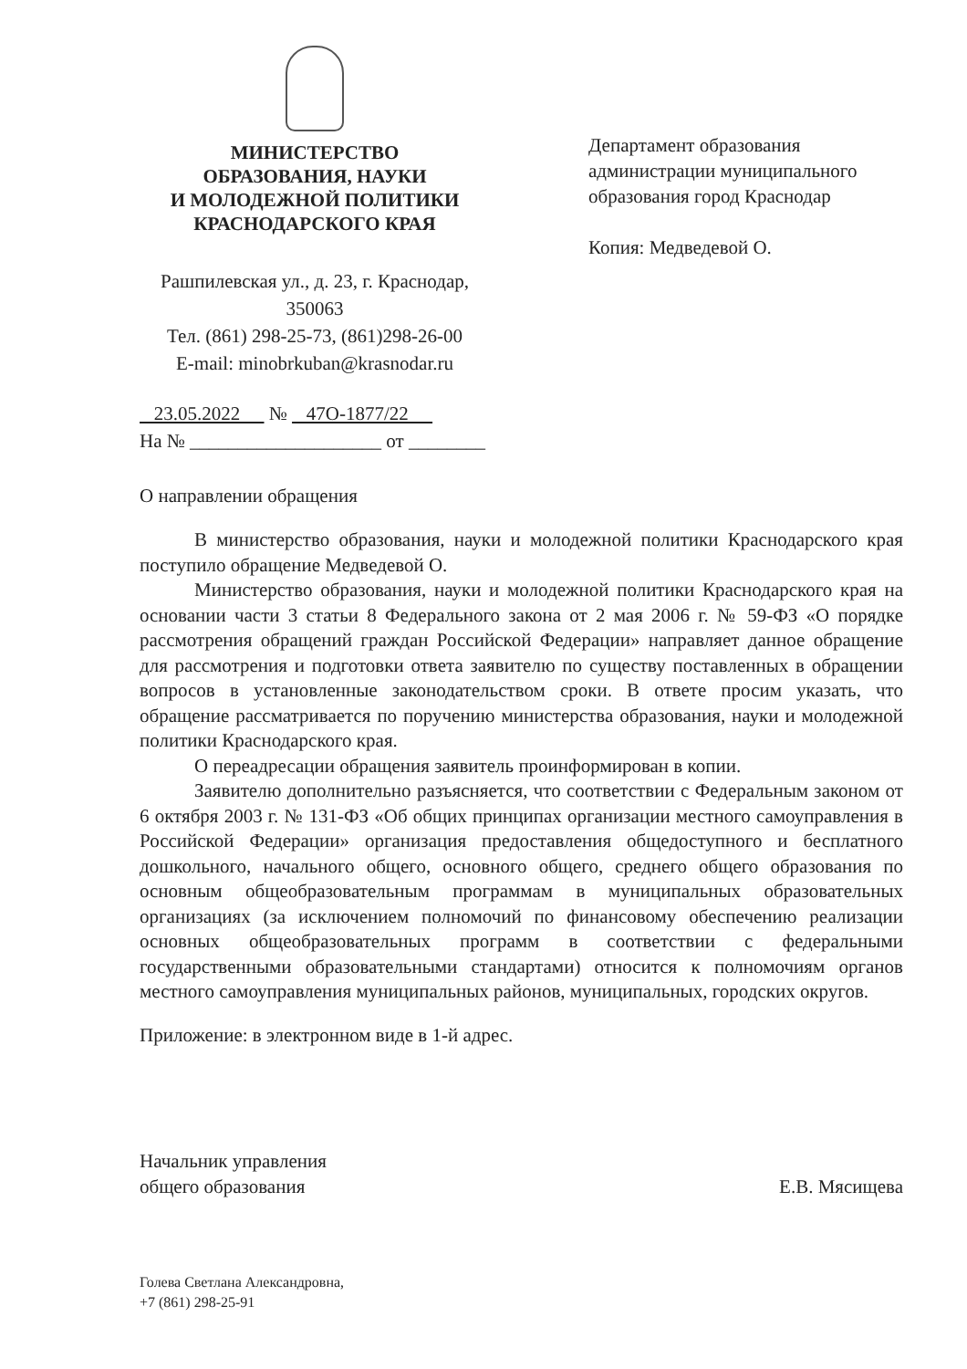МИНИСТЕРСТВО
ОБРАЗОВАНИЯ, НАУКИ
И МОЛОДЕЖНОЙ ПОЛИТИКИ
КРАСНОДАРСКОГО КРАЯ
Рашпилевская ул., д. 23, г. Краснодар,
350063
Тел. (861) 298-25-73, (861)298-26-00
E-mail: minobrkuban@krasnodar.ru
Департамент образования администрации муниципального образования город Краснодар
Копия: Медведевой О.
23.05.2022 № 47О-1877/22
На № ____________________ от ________
О направлении обращения
В министерство образования, науки и молодежной политики Краснодарского края поступило обращение Медведевой О.
Министерство образования, науки и молодежной политики Краснодарского края на основании части 3 статьи 8 Федерального закона от 2 мая 2006 г. № 59-ФЗ «О порядке рассмотрения обращений граждан Российской Федерации» направляет данное обращение для рассмотрения и подготовки ответа заявителю по существу поставленных в обращении вопросов в установленные законодательством сроки. В ответе просим указать, что обращение рассматривается по поручению министерства образования, науки и молодежной политики Краснодарского края.
О переадресации обращения заявитель проинформирован в копии.
Заявителю дополнительно разъясняется, что соответствии с Федеральным законом от 6 октября 2003 г. № 131-ФЗ «Об общих принципах организации местного самоуправления в Российской Федерации» организация предоставления общедоступного и бесплатного дошкольного, начального общего, основного общего, среднего общего образования по основным общеобразовательным программам в муниципальных образовательных организациях (за исключением полномочий по финансовому обеспечению реализации основных общеобразовательных программ в соответствии с федеральными государственными образовательными стандартами) относится к полномочиям органов местного самоуправления муниципальных районов, муниципальных, городских округов.
Приложение: в электронном виде в 1-й адрес.
Начальник управления
общего образования
Е.В. Мясищева
Голева Светлана Александровна,
+7 (861) 298-25-91